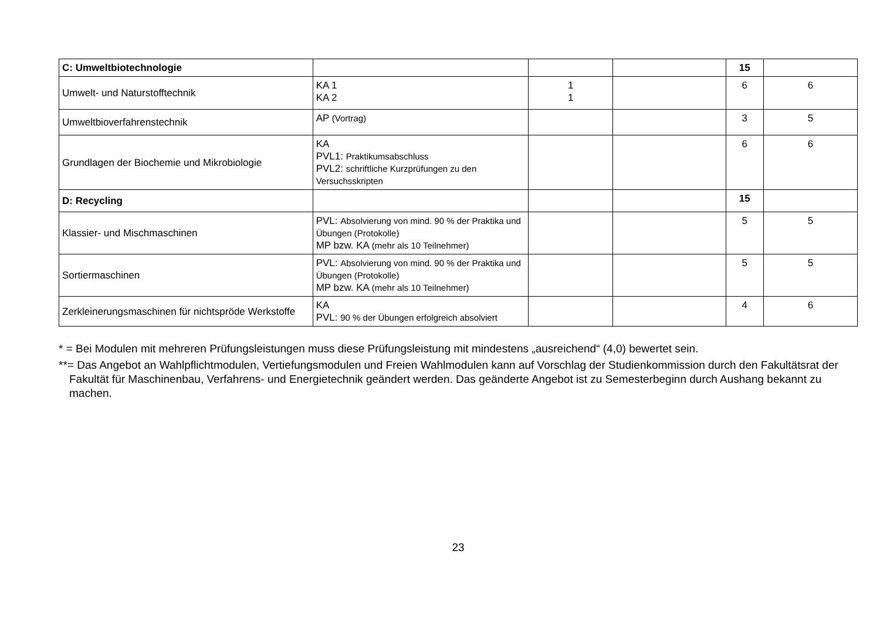| C: Umweltbiotechnologie | | | | 15 | |
| Umwelt- und Naturstofftechnik | KA 1 KA 2 | 1 1 | | 6 | 6 |
| Umweltbioverfahrenstechnik | AP (Vortrag) | | | 3 | 5 |
| Grundlagen der Biochemie und Mikrobiologie | KA PVL1: Praktikumsabschluss PVL2: schriftliche Kurzprüfungen zu den Versuchsskripten | | | 6 | 6 |
| D: Recycling | | | | 15 | |
| Klassier- und Mischmaschinen | PVL: Absolvierung von mind. 90 % der Praktika und Übungen (Protokolle) MP bzw. KA (mehr als 10 Teilnehmer) | | | 5 | 5 |
| Sortiermaschinen | PVL: Absolvierung von mind. 90 % der Praktika und Übungen (Protokolle) MP bzw. KA (mehr als 10 Teilnehmer) | | | 5 | 5 |
| Zerkleinerungsmaschinen für nichtspröde Werkstoffe | KA PVL: 90 % der Übungen erfolgreich absolviert | | | 4 | 6 |
* = Bei Modulen mit mehreren Prüfungsleistungen muss diese Prüfungsleistung mit mindestens „ausreichend“ (4,0) bewertet sein.
**= Das Angebot an Wahlpflichtmodulen, Vertiefungsmodulen und Freien Wahlmodulen kann auf Vorschlag der Studienkommission durch den Fakultätsrat der Fakultät für Maschinenbau, Verfahrens- und Energietechnik geändert werden. Das geänderte Angebot ist zu Semesterbeginn durch Aushang bekannt zu machen.
23